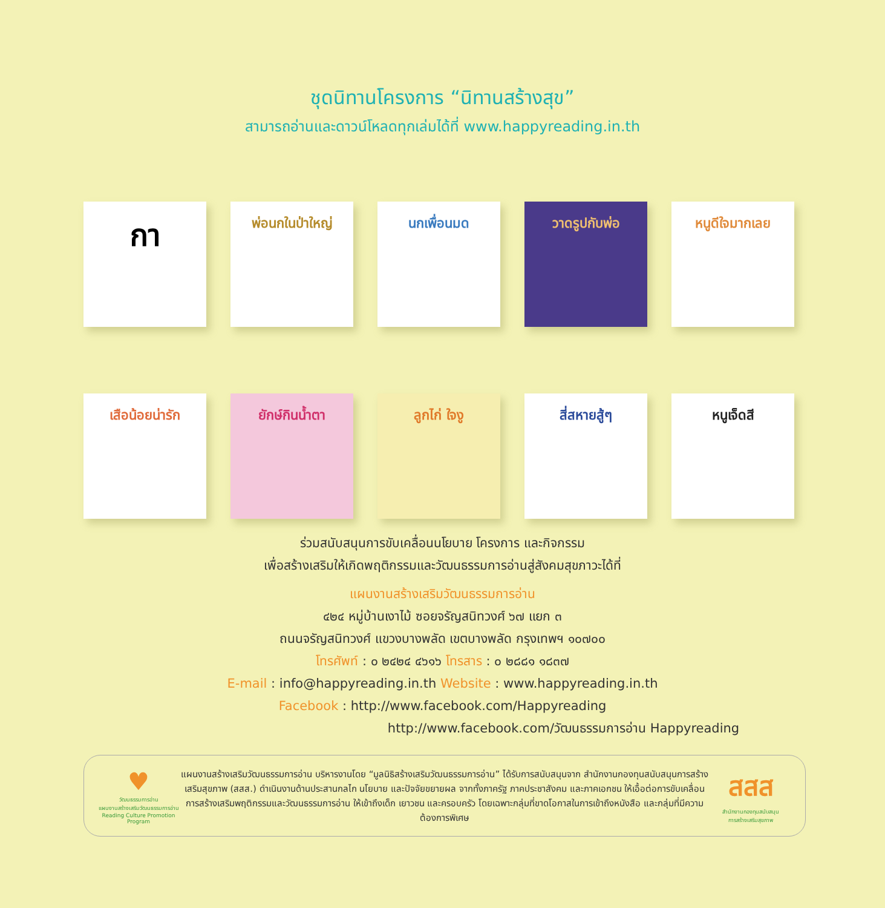ชุดนิทานโครงการ “นิทานสร้างสุข”
สามารถอ่านและดาวน์โหลดทุกเล่มได้ที่ www.happyreading.in.th
กา
พ่อนกในป่าใหญ่ นกเพื่อนมด วาดรูปกับพ่อ หนูดีใจมากเลย
เสือน้อยน่ารัก ยักษ์กินน้ำตา ลูกไก่ ใจงู สี่สหายสู้ๆ หนูเจ็ดสี
ร่วมสนับสนุนการขับเคลื่อนนโยบาย โครงการ และกิจกรรม
เพื่อสร้างเสริมให้เกิดพฤติกรรมและวัฒนธรรมการอ่านสู่สังคมสุขภาวะได้ที่
แผนงานสร้างเสริมวัฒนธรรมการอ่าน
๔๒๔ หมู่บ้านเงาไม้ ซอยจรัญสนิทวงศ์ ๖๗ แยก ๓
ถนนจรัญสนิทวงศ์ แขวงบางพลัด เขตบางพลัด กรุงเทพฯ ๑๐๗๐๐
โทรศัพท์ : ๐ ๒๔๒๔ ๔๖๑๖ โทรสาร : ๐ ๒๘๘๑ ๑๘๓๗
E-mail : info@happyreading.in.th Website : www.happyreading.in.th
Facebook : http://www.facebook.com/Happyreading
http://www.facebook.com/วัฒนธรรมการอ่าน Happyreading
♥
วัฒนธรรมการอ่าน
แผนงานสร้างเสริมวัฒนธรรมการอ่าน
Reading Culture Promotion Program
แผนงานสร้างเสริมวัฒนธรรมการอ่าน บริหารงานโดย “มูลนิธิสร้างเสริมวัฒนธรรมการอ่าน” ได้รับการสนับสนุนจาก สำนักงานกองทุนสนับสนุนการสร้างเสริมสุขภาพ (สสส.) ดำเนินงานด้านประสานกลไก นโยบาย และปัจจัยขยายผล จากทั้งภาครัฐ ภาคประชาสังคม และภาคเอกชน ให้เอื้อต่อการขับเคลื่อนการสร้างเสริมพฤติกรรมและวัฒนธรรมการอ่าน ให้เข้าถึงเด็ก เยาวชน และครอบครัว โดยเฉพาะกลุ่มที่ขาดโอกาสในการเข้าถึงหนังสือ และกลุ่มที่มีความต้องการพิเศษ
สสส
สำนักงานกองทุนสนับสนุน
การสร้างเสริมสุขภาพ